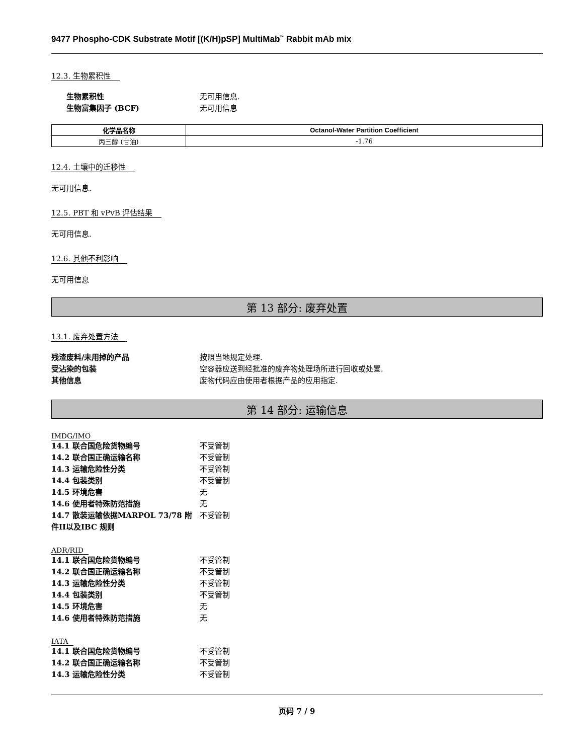9477 Phospho-CDK Substrate Motif [(K/H)pSP] MultiMab<sup>™</sup> Rabbit mAb mix
12.3. 生物累积性
生物累积性 无可用信息.
生物富集因子 (BCF) 无可用信息
| 化学品名称 | Octanol-Water Partition Coefficient |
| --- | --- |
| 丙三醇 (甘油) | -1.76 |
12.4. 土壤中的迁移性
无可用信息.
12.5. PBT 和 vPvB 评估结果
无可用信息.
12.6. 其他不利影响
无可用信息
第 13 部分: 废弃处置
13.1. 废弃处置方法
残渣废料/未用掉的产品 按照当地规定处理.
受沾染的包装 空容器应送到经批准的废弃物处理场所进行回收或处置.
其他信息 废物代码应由使用者根据产品的应用指定.
第 14 部分: 运输信息
IMDG/IMO
14.1 联合国危险货物编号 不受管制
14.2 联合国正确运输名称 不受管制
14.3 运输危险性分类 不受管制
14.4 包装类别 不受管制
14.5 环境危害 无
14.6 使用者特殊防范措施 无
14.7 散装运输依据MARPOL 73/78 附件II以及IBC 规则 不受管制
ADR/RID
14.1 联合国危险货物编号 不受管制
14.2 联合国正确运输名称 不受管制
14.3 运输危险性分类 不受管制
14.4 包装类别 不受管制
14.5 环境危害 无
14.6 使用者特殊防范措施 无
IATA
14.1 联合国危险货物编号 不受管制
14.2 联合国正确运输名称 不受管制
14.3 运输危险性分类 不受管制
页码 7 / 9